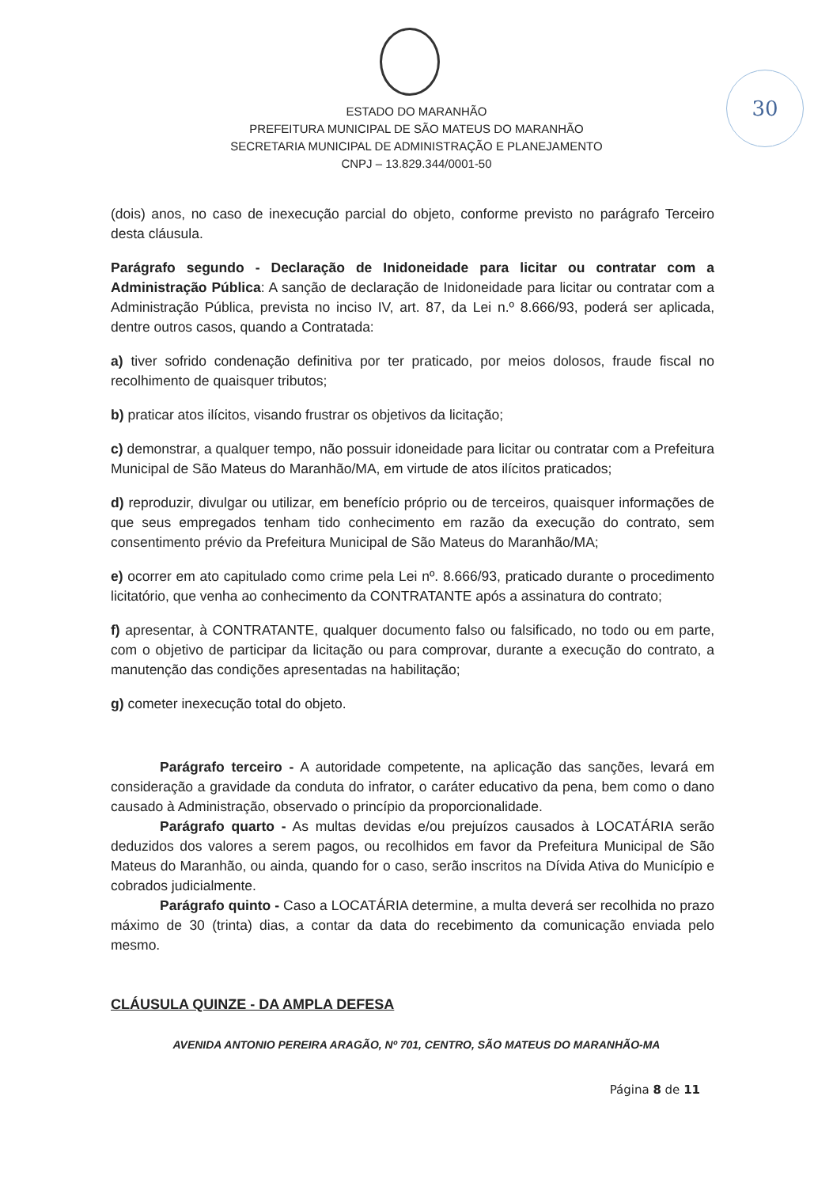30
ESTADO DO MARANHÃO
PREFEITURA MUNICIPAL DE SÃO MATEUS DO MARANHÃO
SECRETARIA MUNICIPAL DE ADMINISTRAÇÃO E PLANEJAMENTO
CNPJ – 13.829.344/0001-50
(dois) anos, no caso de inexecução parcial do objeto, conforme previsto no parágrafo Terceiro desta cláusula.
Parágrafo segundo - Declaração de Inidoneidade para licitar ou contratar com a Administração Pública: A sanção de declaração de Inidoneidade para licitar ou contratar com a Administração Pública, prevista no inciso IV, art. 87, da Lei n.º 8.666/93, poderá ser aplicada, dentre outros casos, quando a Contratada:
a) tiver sofrido condenação definitiva por ter praticado, por meios dolosos, fraude fiscal no recolhimento de quaisquer tributos;
b) praticar atos ilícitos, visando frustrar os objetivos da licitação;
c) demonstrar, a qualquer tempo, não possuir idoneidade para licitar ou contratar com a Prefeitura Municipal de São Mateus do Maranhão/MA, em virtude de atos ilícitos praticados;
d) reproduzir, divulgar ou utilizar, em benefício próprio ou de terceiros, quaisquer informações de que seus empregados tenham tido conhecimento em razão da execução do contrato, sem consentimento prévio da Prefeitura Municipal de São Mateus do Maranhão/MA;
e) ocorrer em ato capitulado como crime pela Lei nº. 8.666/93, praticado durante o procedimento licitatório, que venha ao conhecimento da CONTRATANTE após a assinatura do contrato;
f) apresentar, à CONTRATANTE, qualquer documento falso ou falsificado, no todo ou em parte, com o objetivo de participar da licitação ou para comprovar, durante a execução do contrato, a manutenção das condições apresentadas na habilitação;
g) cometer inexecução total do objeto.
Parágrafo terceiro - A autoridade competente, na aplicação das sanções, levará em consideração a gravidade da conduta do infrator, o caráter educativo da pena, bem como o dano causado à Administração, observado o princípio da proporcionalidade.
Parágrafo quarto - As multas devidas e/ou prejuízos causados à LOCATÁRIA serão deduzidos dos valores a serem pagos, ou recolhidos em favor da Prefeitura Municipal de São Mateus do Maranhão, ou ainda, quando for o caso, serão inscritos na Dívida Ativa do Município e cobrados judicialmente.
Parágrafo quinto - Caso a LOCATÁRIA determine, a multa deverá ser recolhida no prazo máximo de 30 (trinta) dias, a contar da data do recebimento da comunicação enviada pelo mesmo.
CLÁUSULA QUINZE - DA AMPLA DEFESA
AVENIDA ANTONIO PEREIRA ARAGÃO, Nº 701, CENTRO, SÃO MATEUS DO MARANHÃO-MA
Página 8 de 11